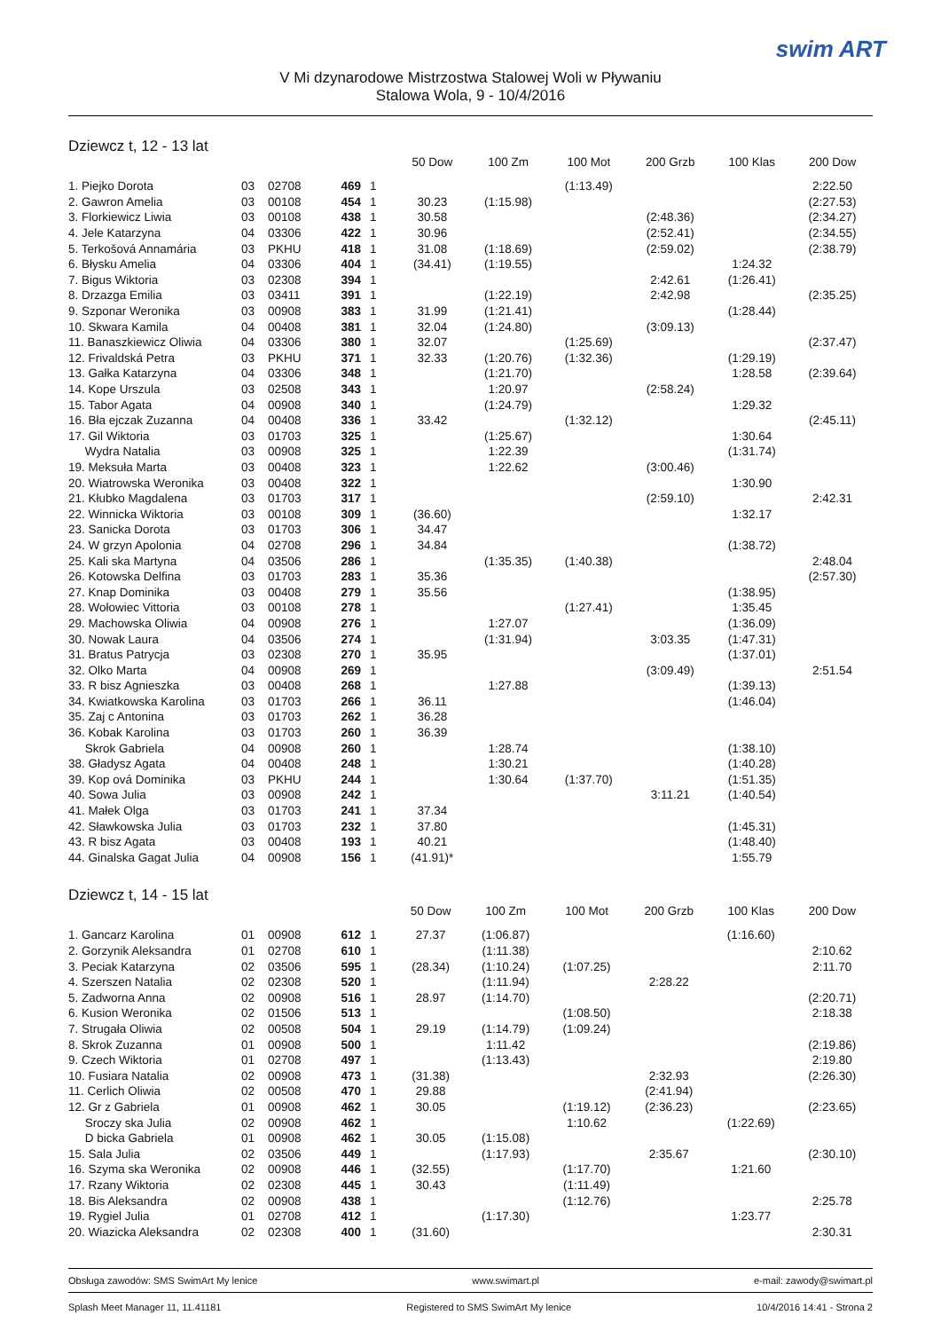swim ART
V Mi dzynarodowe Mistrzostwa Stalowej Woli w Pływaniu
Stalowa Wola, 9 - 10/4/2016
Dziewcz t, 12 - 13 lat
| | | | | | 50 Dow | 100 Zm | 100 Mot | 200 Grzb | 100 Klas | 200 Dow |
| --- | --- | --- | --- | --- | --- | --- | --- | --- | --- | --- |
| 1. Piejko Dorota | 03 | 02708 | 469 | 1 | | | (1:13.49) | | | 2:22.50 |
| 2. Gawron Amelia | 03 | 00108 | 454 | 1 | 30.23 | (1:15.98) | | | | (2:27.53) |
| 3. Florkiewicz Liwia | 03 | 00108 | 438 | 1 | 30.58 | | | (2:48.36) | | (2:34.27) |
| 4. Jele Katarzyna | 04 | 03306 | 422 | 1 | 30.96 | | | (2:52.41) | | (2:34.55) |
| 5. Terkošová Annamária | 03 | PKHU | 418 | 1 | 31.08 | (1:18.69) | | (2:59.02) | | (2:38.79) |
| 6. Błysku Amelia | 04 | 03306 | 404 | 1 | (34.41) | (1:19.55) | | | 1:24.32 | |
| 7. Bigus Wiktoria | 03 | 02308 | 394 | 1 | | | | 2:42.61 | (1:26.41) | |
| 8. Drzazga Emilia | 03 | 03411 | 391 | 1 | | (1:22.19) | | 2:42.98 | | (2:35.25) |
| 9. Szponar Weronika | 03 | 00908 | 383 | 1 | 31.99 | (1:21.41) | | | (1:28.44) | |
| 10. Skwara Kamila | 04 | 00408 | 381 | 1 | 32.04 | (1:24.80) | | (3:09.13) | | |
| 11. Banaszkiewicz Oliwia | 04 | 03306 | 380 | 1 | 32.07 | | (1:25.69) | | | (2:37.47) |
| 12. Frivaldská Petra | 03 | PKHU | 371 | 1 | 32.33 | (1:20.76) | (1:32.36) | | (1:29.19) | |
| 13. Gałka Katarzyna | 04 | 03306 | 348 | 1 | | (1:21.70) | | | 1:28.58 | (2:39.64) |
| 14. Kope Urszula | 03 | 02508 | 343 | 1 | | 1:20.97 | | (2:58.24) | | |
| 15. Tabor Agata | 04 | 00908 | 340 | 1 | | (1:24.79) | | | 1:29.32 | |
| 16. Bła ejczak Zuzanna | 04 | 00408 | 336 | 1 | 33.42 | | (1:32.12) | | | (2:45.11) |
| 17. Gil Wiktoria | 03 | 01703 | 325 | 1 | | (1:25.67) | | | 1:30.64 | |
| Wydra Natalia | 03 | 00908 | 325 | 1 | | 1:22.39 | | | (1:31.74) | |
| 19. Meksuła Marta | 03 | 00408 | 323 | 1 | | 1:22.62 | | (3:00.46) | | |
| 20. Wiatrowska Weronika | 03 | 00408 | 322 | 1 | | | | | 1:30.90 | |
| 21. Kłubko Magdalena | 03 | 01703 | 317 | 1 | | | | (2:59.10) | | 2:42.31 |
| 22. Winnicka Wiktoria | 03 | 00108 | 309 | 1 | (36.60) | | | | 1:32.17 | |
| 23. Sanicka Dorota | 03 | 01703 | 306 | 1 | 34.47 | | | | | |
| 24. W grzyn Apolonia | 04 | 02708 | 296 | 1 | 34.84 | | | | (1:38.72) | |
| 25. Kali ska Martyna | 04 | 03506 | 286 | 1 | | (1:35.35) | (1:40.38) | | | 2:48.04 |
| 26. Kotowska Delfina | 03 | 01703 | 283 | 1 | 35.36 | | | | | (2:57.30) |
| 27. Knap Dominika | 03 | 00408 | 279 | 1 | 35.56 | | | | (1:38.95) | |
| 28. Wołowiec Vittoria | 03 | 00108 | 278 | 1 | | | (1:27.41) | | 1:35.45 | |
| 29. Machowska Oliwia | 04 | 00908 | 276 | 1 | | 1:27.07 | | | (1:36.09) | |
| 30. Nowak Laura | 04 | 03506 | 274 | 1 | | (1:31.94) | | 3:03.35 | (1:47.31) | |
| 31. Bratus Patrycja | 03 | 02308 | 270 | 1 | 35.95 | | | | (1:37.01) | |
| 32. Olko Marta | 04 | 00908 | 269 | 1 | | | | (3:09.49) | | 2:51.54 |
| 33. R bisz Agnieszka | 03 | 00408 | 268 | 1 | | 1:27.88 | | | (1:39.13) | |
| 34. Kwiatkowska Karolina | 03 | 01703 | 266 | 1 | 36.11 | | | | (1:46.04) | |
| 35. Zaj c Antonina | 03 | 01703 | 262 | 1 | 36.28 | | | | | |
| 36. Kobak Karolina | 03 | 01703 | 260 | 1 | 36.39 | | | | | |
| Skrok Gabriela | 04 | 00908 | 260 | 1 | | 1:28.74 | | | (1:38.10) | |
| 38. Gładysz Agata | 04 | 00408 | 248 | 1 | | 1:30.21 | | | (1:40.28) | |
| 39. Kop ová Dominika | 03 | PKHU | 244 | 1 | | 1:30.64 | (1:37.70) | | (1:51.35) | |
| 40. Sowa Julia | 03 | 00908 | 242 | 1 | | | | 3:11.21 | (1:40.54) | |
| 41. Małek Olga | 03 | 01703 | 241 | 1 | 37.34 | | | | | |
| 42. Sławkowska Julia | 03 | 01703 | 232 | 1 | 37.80 | | | | (1:45.31) | |
| 43. R bisz Agata | 03 | 00408 | 193 | 1 | 40.21 | | | | (1:48.40) | |
| 44. Ginalska Gagat Julia | 04 | 00908 | 156 | 1 | (41.91)* | | | | 1:55.79 | |
Dziewcz t, 14 - 15 lat
| | | | | | 50 Dow | 100 Zm | 100 Mot | 200 Grzb | 100 Klas | 200 Dow |
| --- | --- | --- | --- | --- | --- | --- | --- | --- | --- | --- |
| 1. Gancarz Karolina | 01 | 00908 | 612 | 1 | 27.37 | (1:06.87) | | | (1:16.60) | |
| 2. Gorzynik Aleksandra | 01 | 02708 | 610 | 1 | | (1:11.38) | | | | 2:10.62 |
| 3. Peciak Katarzyna | 02 | 03506 | 595 | 1 | (28.34) | (1:10.24) | (1:07.25) | | | 2:11.70 |
| 4. Szerszen Natalia | 02 | 02308 | 520 | 1 | | (1:11.94) | | 2:28.22 | | |
| 5. Zadworna Anna | 02 | 00908 | 516 | 1 | 28.97 | (1:14.70) | | | | (2:20.71) |
| 6. Kusion Weronika | 02 | 01506 | 513 | 1 | | | (1:08.50) | | | 2:18.38 |
| 7. Strugała Oliwia | 02 | 00508 | 504 | 1 | 29.19 | (1:14.79) | (1:09.24) | | | |
| 8. Skrok Zuzanna | 01 | 00908 | 500 | 1 | | 1:11.42 | | | | (2:19.86) |
| 9. Czech Wiktoria | 01 | 02708 | 497 | 1 | | (1:13.43) | | | | 2:19.80 |
| 10. Fusiara Natalia | 02 | 00908 | 473 | 1 | (31.38) | | | 2:32.93 | | (2:26.30) |
| 11. Cerlich Oliwia | 02 | 00508 | 470 | 1 | 29.88 | | | (2:41.94) | | |
| 12. Gr z Gabriela | 01 | 00908 | 462 | 1 | 30.05 | | (1:19.12) | (2:36.23) | | (2:23.65) |
| Sroczy ska Julia | 02 | 00908 | 462 | 1 | | | 1:10.62 | | (1:22.69) | |
| D bicka Gabriela | 01 | 00908 | 462 | 1 | 30.05 | (1:15.08) | | | | |
| 15. Sala Julia | 02 | 03506 | 449 | 1 | | (1:17.93) | | 2:35.67 | | (2:30.10) |
| 16. Szyma ska Weronika | 02 | 00908 | 446 | 1 | (32.55) | | (1:17.70) | | 1:21.60 | |
| 17. Rzany Wiktoria | 02 | 02308 | 445 | 1 | 30.43 | | (1:11.49) | | | |
| 18. Bis Aleksandra | 02 | 00908 | 438 | 1 | | | (1:12.76) | | | 2:25.78 |
| 19. Rygiel Julia | 01 | 02708 | 412 | 1 | | (1:17.30) | | | 1:23.77 | |
| 20. Wiazicka Aleksandra | 02 | 02308 | 400 | 1 | (31.60) | | | | | 2:30.31 |
Obsługa zawodów: SMS SwimArt My lenice www.swimart.pl e-mail: zawody@swimart.pl
Splash Meet Manager 11, 11.41181 Registered to SMS SwimArt My lenice 10/4/2016 14:41 - Strona 2